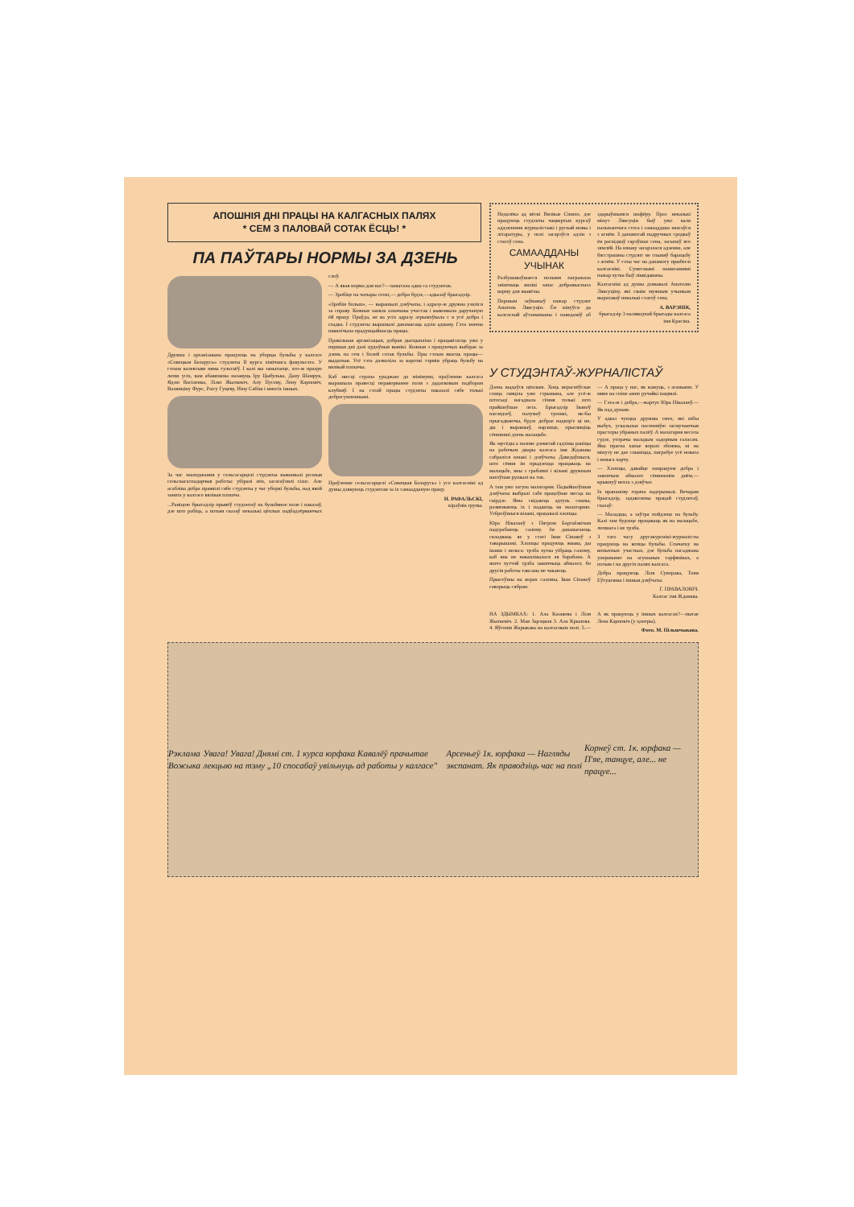АПОШНІЯ ДНІ ПРАЦЫ НА КАЛГАСНЫХ ПАЛЯХ
* СЕМ З ПАЛОВАЙ СОТАК ЁСЦЬ! *
ПА ПАЎТАРЫ НОРМЫ ЗА ДЗЕНЬ
Дружна і арганізавана працуюць на уборцы бульбы у калгасе «Совецкая Беларусь» студэнты II курса хімічнага факультэта. У гэтым калектыве няма гультаёў. І калі вы запытаеце, хто-ж працуе лепш усіх, вам абавязкова назавуць Іру Цыбулька, Дану Шамрук, Ядзю Васіленка, Лілю Жыткевіч, Алу Пусеву, Лену Карповіч, Валянціну Фурс, Раісу Гуцеву, Ніну Сабіш і многіх іншых.
За час знаходжання у сельгасарцелі студэнты выконвалі розныя сельскагаспадарчыя работы: убіралі лён, загатаўлялі сілас. Але асабліва добра праявілі сябе студэнты у час уборкі бульбы, над якой занята у калгасе вялікая плошча.
...Раніцою брыгадзір прывёў студэнтаў на бульбяное поле і паказаў, дзе што рабіць, а потым сказаў некалькі цёплых падбадзёрваючых слоў.
— А якая норма для нас?—запытала адна са студэнтак.
— Зробіце па чатыры соткі,— добра будзе,—адказаў брыгадзір.
«Зробім больш», — вырашылі дзяўчаты, і адразу-ж дружна узяліся за справу. Кожная заняла азначаны участак і выконвала даручаную ёй працу. Праўда, не ва усіх адразу атрымоўвала с я усё добра і гладка. І студэнты вырашылі дапамагаць адзін аднаму. Гэта значна павялічыла прадукцыйнасць працы.
Правільная арганізацыя, добрая дысцыпліна і працавітасць ужо у першыя дні далі цудоўныя вынікі. Кожная з працуючых выбірае за дзень па сем і болей сотак бульбы. Пры гэтым якасць працы—выдатная. Усё гэта дазволіла за кароткі тэрмін убраць бульбу на вялікай плошчы.
Каб звесці страты ураджаю да мінімума, праўленне калгаса вырашыла правесці пераворванне поля з дадатковым падборам клубняў. І на гэтай працы студэнты паказалі сябе толькі добрасумленнымі.
Праўленне сельгасарцелі «Совецкая Беларусь» і усе калгаснікі ад душы дзякуюць студэнтам за іх самаадданую працу.
Н. РАФАЛЬСКІ,
кіраўнік групы.
Недалёка ад вёскі Вялікае Сіняло, дзе працуюць студэнты чацвертых курсаў аддзялення журналістыкі і рускай мовы і літаратуры, у полі загарэўся адзін з стагоў сена.
САМААДДАНЫ УЧЫНАК
Разбушаваўшаеся полымя пагражала знішчыць вялікі запас добраякаснага корму для жывёлы.
Першым заўважыў пажар студэнт Анатоль Ляксуцін. Ён кінуўся да калгаснай аўтамашыны і паведаміў аб здарыўшымся шафёру. Праз некалькі мінут Ляксуцін быў ужо каля палыхаючага стога і самааддана змагаўся з агнём. З дапамогай падручных сродкаў ён раскідваў гарэўшае сена, засыпаў яго зямлёй. На юнаку загарэлася адзенне, але бясстрашны студэнт не спыняў барацьбу з агнём. У гэты час на дапамогу прыбеглі калгаснікі. Сумеснымі намаганнямі пажар хутка быў ліквідаваны.
Калгаснікі ад душы дзякавалі Анатолю Ляксуціну, які сваім мужным учынкам выратаваў некалькі стагоў сена.
А. ВАРЭНІК,
брыгадзір 3 паляводчай брыгады калгаса імя Красіна.
У СТУДЭНТАЎ-ЖУРНАЛІСТАЎ
Дзень выдаўся цёплым. Хоць вераснёўскае сонца свяціла ужо стрымана, але усё-ж штосьці нагадвала сёння толькі што прайшоўшае лета. Брыгадзір Іваноў паглядзеў, палумаў трошкі, як-бы прыгадваючы, будзе добрае надвор'е ці не, ды і вырашыў, нарэшце, прысвяціць сённяшні дзень малацьбе.
Як заусёды а палове дзевятай гадзіны раніцы на рабочым двары калгаса імя Жданава сабраліся юнакі і дзяўчаты. Даведаўшыся, што сёння ім прыдзецца працаваць на малацьбе, яны з граблямі і віламі дружным натоўпам рушылі на ток.
А там ужо загула малатарня. Падыйшоўшыя дзяўчаты выбралі сабе працоўнае месца на скірдзе. Яны скідаюць адтуль снапы, развязваюць іх і падаюць на малатарню. Узброіўшыся віламі, працавалі хлопцы.
Юра Нікалаеў з Пятром Бартašэвічам падграбаюць салому. Ім дапамагаюць складваць яе у стагі Іван Сіпакоў з таварышамі. Хлопцы працуюць жвава, ды інакш і нельга: трэба хутка уібраць салому, каб яна не накаплівалася ля барабана. А яшчэ хутчэй трэба закончыць абмалот, бо другія работы таксама не чакаюць.
Прысеўшы на ворах саломы, Іван Сіпакоў гаворыць сябрам:
— А праца у нас, як кажуць, з аганьком. У мяне на спіне ажно ручайкі пацяклі.
— Гэта-ж і добра,—жартуе Юра Нікалаеў.—Як пад душам.
У адказ чуецца дружны смех, які нібы выбух, ускалыхае пасенняўю засмучаючыя прасторы убраных палёў. А малатарня весела гудзе, уторачы маладым задорным галасам. Яна прагна хапае ворахі збожжа, ні на мінуту не дае спыніцца, патрабуе усё новага і новага харчу.
— Хлопцы, давайце папрацуем добра і закончым абмалот сённешнім днём,—крыкнуў нехта з дзяўчат.
Іх прапанову горача падтрымалі. Вечарам брыгадзір, задаволены працай студэнтаў, сказаў:
— Маладцы, а заўтра пойдзеце на бульбу. Калі там будзеце працаваць як на малацьбе, лепшага і не трэба.
З таго часу другакурснікі-журналісты працуюць на копцы бульбы. Спачатку на вопытных участках, дзе бульба пасаджана упершыню на асушаных тарфяніках, а потым і на другіх палях калгаса.
Добра працуюць Ліля Суворава, Тоня Еўтушэнка і іншыя дзяўчаты.
Г. ПРАВАЛОВІЧ.
Калгас імя Жданава.
НА ЗДЫМКАХ: 1. Ала Казакова і Ліля Жыткевіч. 2. Мая Зарэцкая 3. Ала Крылова. 4. Яўгенія Жарыкава на калгасным полі. 5.—А як працуюць у іншых калгасах?—пытае Лена Карповіч (у цэнтры).
Фото. М. Пільшчыкава.
Рэклама Вожыка Увага! Увага! Днямі ст. 1 курса юрфака Кавалёў прачытае лекцыю на тэму „10 спосабаў увільнуць ад работы у калгасе" Арсеньеў 1к. юрфака — Нагляды экспанат. Як праводзіць час на полі Корнеў ст. 1к. юрфака — П'яе, танцуе, але... не працуе...